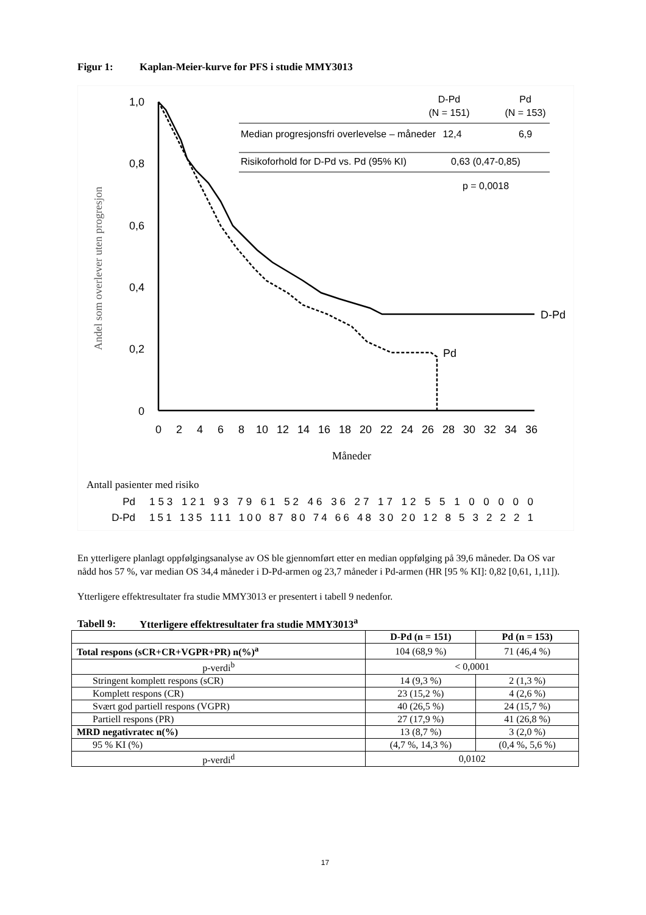Figur 1: Kaplan-Meier-kurve for PFS i studie MMY3013
1,0
0,8
0,6
0,4
0,2
0
0
2
4
6
8
10
12
14
16
18
20
22
24
26
28
30
32
34
36
Måneder
Andel som overlever uten progresjon
D-Pd
Pd
D-Pd
(N = 151)
Pd
(N = 153)
Median progresjonsfri overlevelse – måneder
12,4
6,9
Risikoforhold for D-Pd vs. Pd (95% KI)
0,63 (0,47-0,85)
p = 0,0018
Antall pasienter med risiko
Pd
D-Pd
153 121 93 79 61 52 46 36 27 17 12 5 5 1 0 0 0 0 0
151 135 111 100 87 80 74 66 48 30 20 12 8 5 3 2 2 2 1
En ytterligere planlagt oppfølgingsanalyse av OS ble gjennomført etter en median oppfølging på 39,6 måneder. Da OS var nådd hos 57 %, var median OS 34,4 måneder i D-Pd-armen og 23,7 måneder i Pd-armen (HR [95 % KI]: 0,82 [0,61, 1,11]).
Ytterligere effektresultater fra studie MMY3013 er presentert i tabell 9 nedenfor.
Tabell 9: Ytterligere effektresultater fra studie MMY3013<sup>a</sup>
| | D-Pd (n = 151) | Pd (n = 153) |
| --- | --- | --- |
| Total respons (sCR+CR+VGPR+PR) n(%)<sup>a</sup> | 104 (68,9 %) | 71 (46,4 %) |
| p-verdi<sup>b</sup> | < 0,0001 | |
| Stringent komplett respons (sCR) | 14 (9,3 %) | 2 (1,3 %) |
| Komplett respons (CR) | 23 (15,2 %) | 4 (2,6 %) |
| Svært god partiell respons (VGPR) | 40 (26,5 %) | 24 (15,7 %) |
| Partiell respons (PR) | 27 (17,9 %) | 41 (26,8 %) |
| MRD negativratec n(%) | 13 (8,7 %) | 3 (2,0 %) |
| 95 % KI (%) | (4,7 %, 14,3 %) | (0,4 %, 5,6 %) |
| p-verdi<sup>d</sup> | 0,0102 | |
17